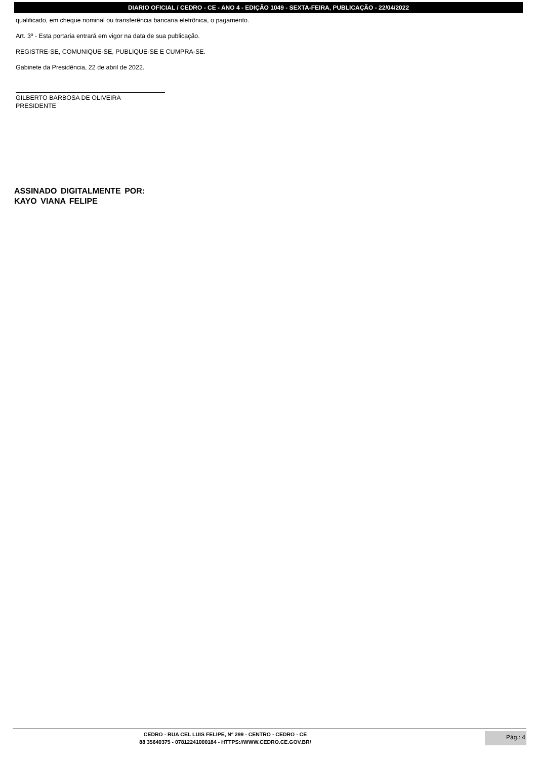DIARIO OFICIAL / CEDRO - CE - ANO 4 - EDIÇÃO 1049 - SEXTA-FEIRA, PUBLICAÇÃO - 22/04/2022
qualificado, em cheque nominal ou transferência bancaria eletrônica, o pagamento.
Art. 3º - Esta portaria entrará em vigor na data de sua publicação.
REGISTRE-SE, COMUNIQUE-SE, PUBLIQUE-SE E CUMPRA-SE.
Gabinete da Presidência, 22 de abril de 2022.
GILBERTO BARBOSA DE OLIVEIRA
PRESIDENTE
ASSINADO DIGITALMENTE POR:
KAYO VIANA FELIPE
CEDRO - RUA CEL LUIS FELIPE, Nº 299 - CENTRO - CEDRO - CE
88 35640375 - 07812241000184 - HTTPS://WWW.CEDRO.CE.GOV.BR/
Pág.: 4